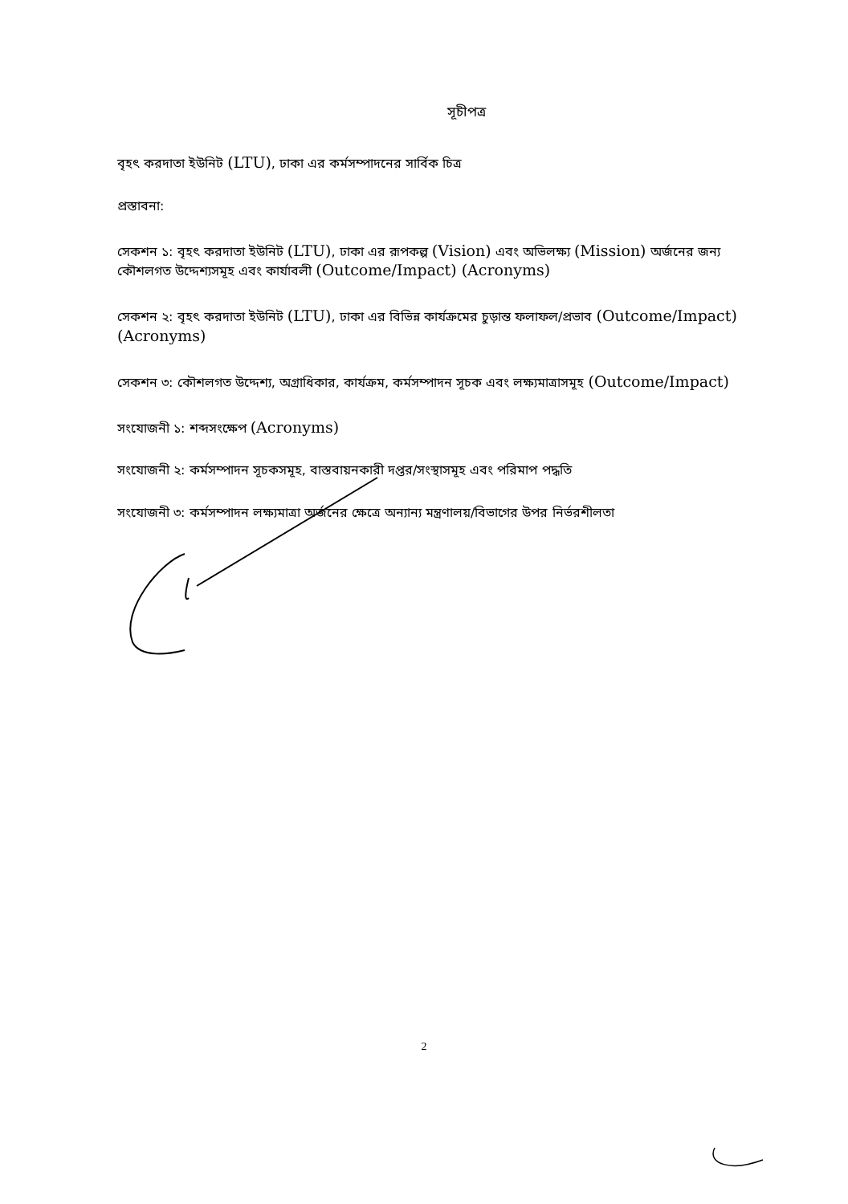সূচীপত্র
বৃহৎ করদাতা ইউনিট (LTU), ঢাকা এর কর্মসম্পাদনের সার্বিক চিত্র
প্রস্তাবনা:
সেকশন ১: বৃহৎ করদাতা ইউনিট (LTU), ঢাকা এর রূপকল্প (Vision) এবং অভিলক্ষ্য (Mission) অর্জনের জন্য কৌশলগত উদ্দেশ্যসমূহ এবং কার্যাবলী (Outcome/Impact) (Acronyms)
সেকশন ২: বৃহৎ করদাতা ইউনিট (LTU), ঢাকা এর বিভিন্ন কার্যক্রমের চুড়ান্ত ফলাফল/প্রভাব (Outcome/Impact) (Acronyms)
সেকশন ৩: কৌশলগত উদ্দেশ্য, অগ্রাধিকার, কার্যক্রম, কর্মসম্পাদন সূচক এবং লক্ষ্যমাত্রাসমূহ (Outcome/Impact)
সংযোজনী ১: শব্দসংক্ষেপ (Acronyms)
সংযোজনী ২: কর্মসম্পাদন সূচকসমূহ, বাস্তবায়নকারী দপ্তর/সংস্থাসমূহ এবং পরিমাপ পদ্ধতি
সংযোজনী ৩: কর্মসম্পাদন লক্ষ্যমাত্রা অর্জনের ক্ষেত্রে অন্যান্য মন্ত্রণালয়/বিভাগের উপর নির্ভরশীলতা
2